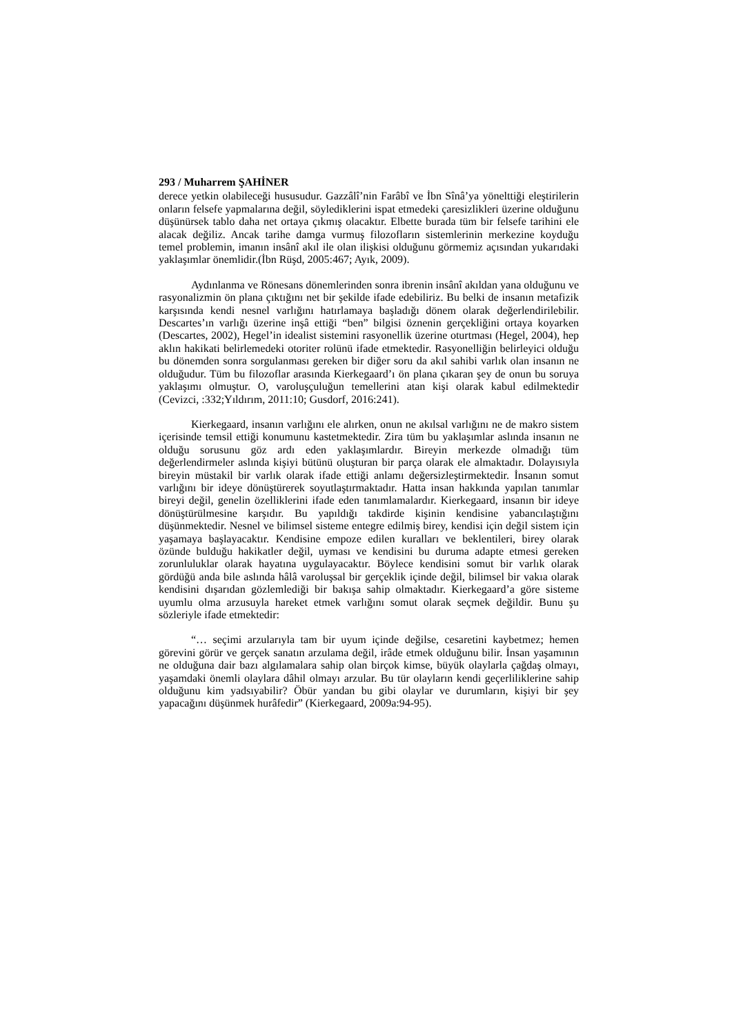293 / Muharrem ŞAHİNER
derece yetkin olabileceği hususudur. Gazzâlî’nin Farâbî ve İbn Sînâ’ya yöneltti​ği eleştirilerin onların felsefe yapmalarına değil, söylediklerini ispat etmedeki çaresizlikleri üzerine olduğunu düşünürsek tablo daha net ortaya çıkmış olacaktır. Elbette burada tüm bir felsefe tarihini ele alacak değiliz. Ancak tarihe damga vurmuş filozofların sistemlerinin merkezine koyduğu temel problemin, imanın insânî akıl ile olan ilişkisi olduğunu görmemiz açısından yukarıdaki yaklaşımlar önemlidir.(İbn Rüşd, 2005:467; Ayık, 2009).
Aydınlanma ve Rönesans dönemlerinden sonra ibrenin insânî akıldan yana olduğunu ve rasyonalizmin ön plana çıktığını net bir şekilde ifade edebiliriz. Bu belki de insanın metafizik karşısında kendi nesnel varlığını hatırlamaya başladığı dönem olarak değerlendirilebilir. Descartes’ın varlığı üzerine inşâ ettiği “ben” bilgisi öznenin gerçekliğini ortaya koyarken (Descartes, 2002), Hegel’in idealist sistemini rasyonellik üzerine oturtması (Hegel, 2004), hep aklın hakikati belirlemedeki otoriter rolünü ifade etmektedir. Rasyonelliğin belirleyici olduğu bu dönemden sonra sorgulanması gereken bir diğer soru da akıl sahibi varlık olan insanın ne olduğudur. Tüm bu filozoflar arasında Kierkegaard’ı ön plana çıkaran şey de onun bu soruya yaklaşımı olmuştur. O, varoluşçuluğun temellerini atan kişi olarak kabul edilmektedir (Cevizci, :332;Yıldırım, 2011:10; Gusdorf, 2016:241).
Kierkegaard, insanın varlığını ele alırken, onun ne akılsal varlığını ne de makro sistem içerisinde temsil ettiği konumunu kastetmektedir. Zira tüm bu yaklaşımlar aslında insanın ne olduğu sorusunu göz ardı eden yaklaşımlardır. Bireyin merkezde olmadığı tüm değerlendirmeler aslında kişiyi bütünü oluşturan bir parça olarak ele almaktadır. Dolayısıyla bireyin müstakil bir varlık olarak ifade ettiği anlamı değersizleştirmektedir. İnsanın somut varlığını bir ideye dönüştürerek soyutlaştırmaktadır. Hatta insan hakkında yapılan tanımlar bireyi değil, genelin özelliklerini ifade eden tanımlamalardır. Kierkegaard, insanın bir ideye dönüştürülmesine karşıdır. Bu yapıldığı takdirde kişinin kendisine yabancılaştığını düşünmektedir. Nesnel ve bilimsel sisteme entegre edilmiş birey, kendisi için değil sistem için yaşamaya başlayacaktır. Kendisine empoze edilen kuralları ve beklentileri, birey olarak özünde bulduğu hakikatler değil, uyması ve kendisini bu duruma adapte etmesi gereken zorunluluklar olarak hayatına uygulayacaktır. Böylece kendisini somut bir varlık olarak gördüğü anda bile aslında hâlâ varoluşsal bir gerçeklik içinde değil, bilimsel bir vakıa olarak kendisini dışarıdan gözlemlediği bir bakışa sahip olmaktadır. Kierkegaard’a göre sisteme uyumlu olma arzusuyla hareket etmek varlığını somut olarak seçmek değildir. Bunu şu sözleriyle ifade etmektedir:
“… seçimi arzularıyla tam bir uyum içinde değilse, cesaretini kaybetmez; hemen görevini görür ve gerçek sanatın arzulama değil, irâde etmek olduğunu bilir. İnsan yaşamının ne olduğuna dair bazı algılamalara sahip olan birçok kimse, büyük olaylarla çağdaş olmayı, yaşamdaki önemli olaylara dâhil olmayı arzular. Bu tür olayların kendi geçerliliklerine sahip olduğunu kim yadsıyabilir? Öbür yandan bu gibi olaylar ve durumların, kişiyi bir şey yapacağını düşünmek hurâfedir” (Kierkegaard, 2009a:94-95).